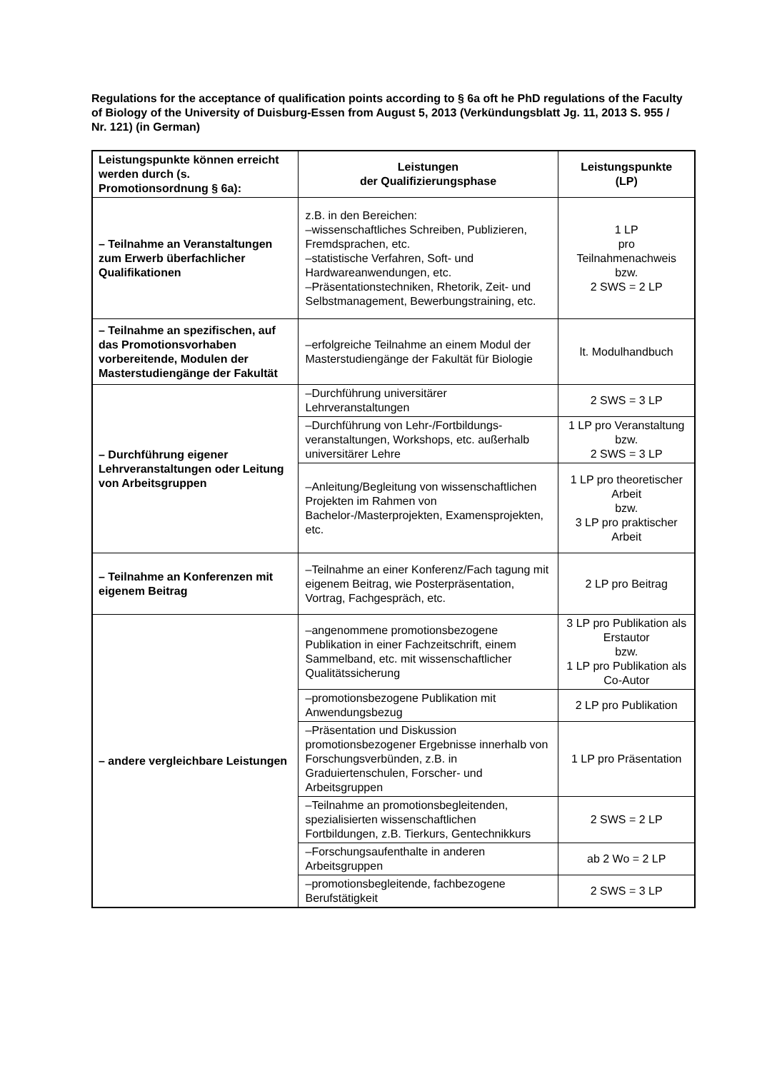Regulations for the acceptance of qualification points according to § 6a oft he PhD regulations of the Faculty of Biology of the University of Duisburg-Essen from August 5, 2013 (Verkündungsblatt Jg. 11, 2013 S. 955 / Nr. 121) (in German)
| Leistungspunkte können erreicht werden durch (s. Promotionsordnung § 6a): | Leistungen der Qualifizierungsphase | Leistungspunkte (LP) |
| --- | --- | --- |
| – Teilnahme an Veranstaltungen zum Erwerb überfachlicher Qualifikationen | z.B. in den Bereichen: –wissenschaftliches Schreiben, Publizieren, Fremdsprachen, etc. –statistische Verfahren, Soft- und Hardwareanwendungen, etc. –Präsentationstechniken, Rhetorik, Zeit- und Selbstmanagement, Bewerbungstraining, etc. | 1 LP pro Teilnahmenachweis bzw. 2 SWS = 2 LP |
| – Teilnahme an spezifischen, auf das Promotionsvorhaben vorbereitende, Modulen der Masterstudiengänge der Fakultät | –erfolgreiche Teilnahme an einem Modul der Masterstudiengänge der Fakultät für Biologie | lt. Modulhandbuch |
| – Durchführung eigener Lehrveranstaltungen oder Leitung von Arbeitsgruppen | –Durchführung universitärer Lehrveranstaltungen | 2 SWS = 3 LP |
| | –Durchführung von Lehr-/Fortbildungs-veranstaltungen, Workshops, etc. außerhalb universitärer Lehre | 1 LP pro Veranstaltung bzw. 2 SWS = 3 LP |
| | –Anleitung/Begleitung von wissenschaftlichen Projekten im Rahmen von Bachelor-/Masterprojekten, Examensprojekten, etc. | 1 LP pro theoretischer Arbeit bzw. 3 LP pro praktischer Arbeit |
| – Teilnahme an Konferenzen mit eigenem Beitrag | –Teilnahme an einer Konferenz/Fach tagung mit eigenem Beitrag, wie Posterpräsentation, Vortrag, Fachgespräch, etc. | 2 LP pro Beitrag |
| – andere vergleichbare Leistungen | –angenommene promotionsbezogene Publikation in einer Fachzeitschrift, einem Sammelband, etc. mit wissenschaftlicher Qualitätssicherung | 3 LP pro Publikation als Erstautor bzw. 1 LP pro Publikation als Co-Autor |
| | –promotionsbezogene Publikation mit Anwendungsbezug | 2 LP pro Publikation |
| | –Präsentation und Diskussion promotionsbezogener Ergebnisse innerhalb von Forschungsverbünden, z.B. in Graduiertenschulen, Forscher- und Arbeitsgruppen | 1 LP pro Präsentation |
| | –Teilnahme an promotionsbegleitenden, spezialisierten wissenschaftlichen Fortbildungen, z.B. Tierkurs, Gentechnikkurs | 2 SWS = 2 LP |
| | –Forschungsaufenthalte in anderen Arbeitsgruppen | ab 2 Wo = 2 LP |
| | –promotionsbegleitende, fachbezogene Berufstätigkeit | 2 SWS = 3 LP |